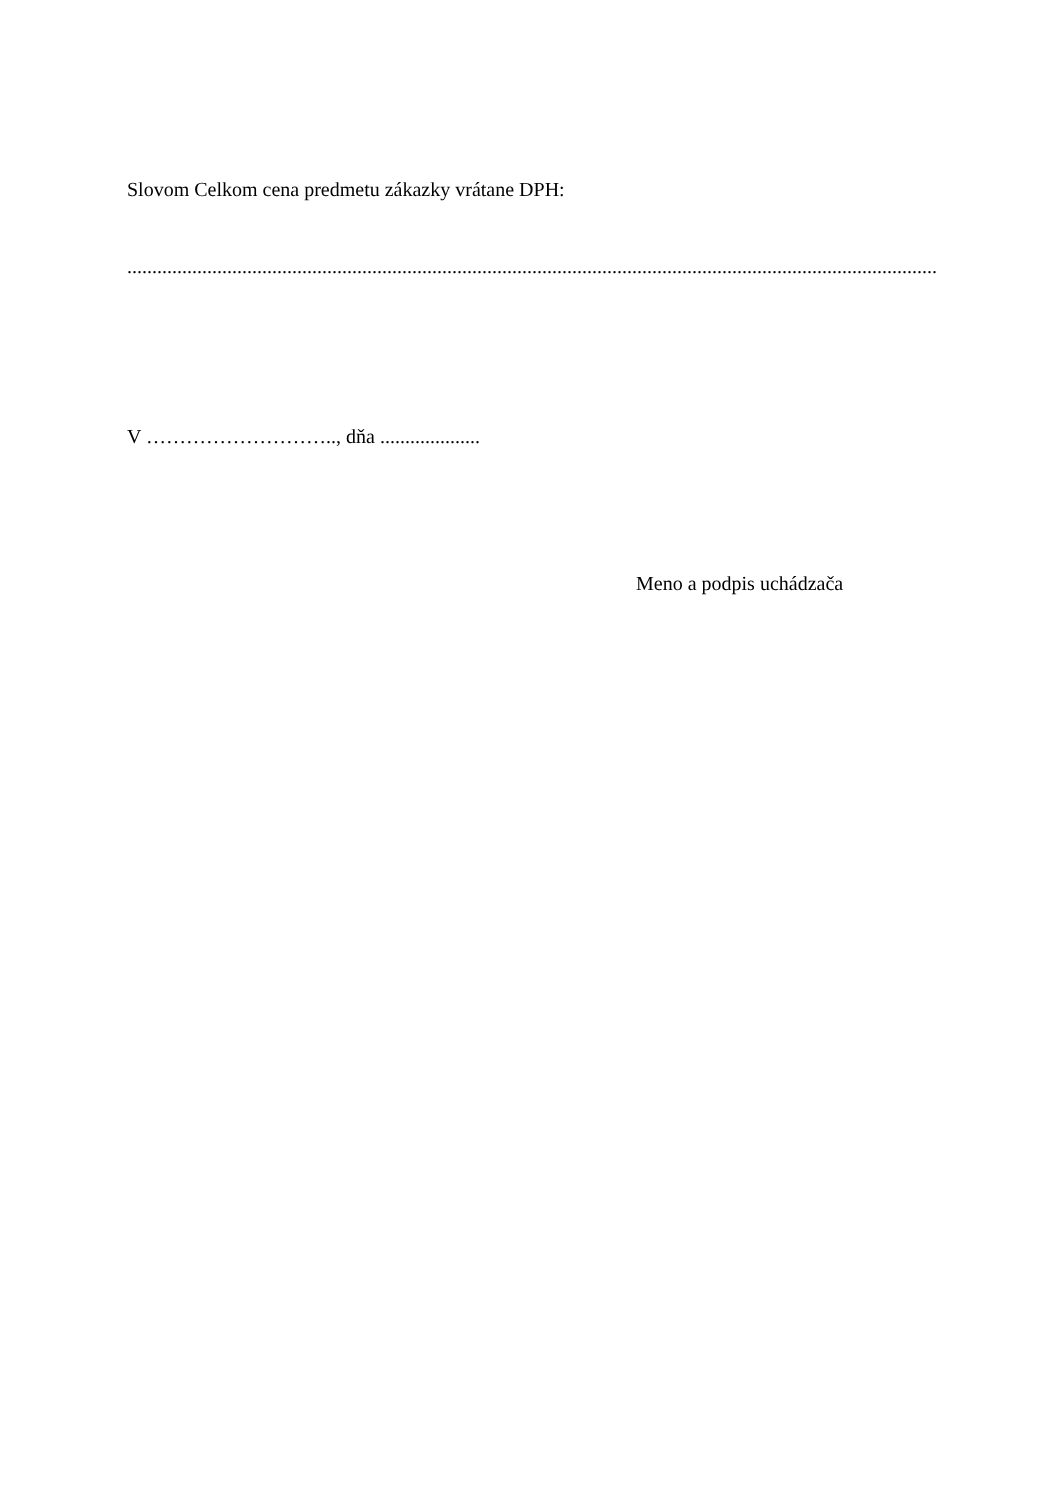Slovom Celkom cena predmetu zákazky vrátane DPH:
..................................................................................................................................................................
V ……………………….., dňa ....................
Meno a podpis uchádzača